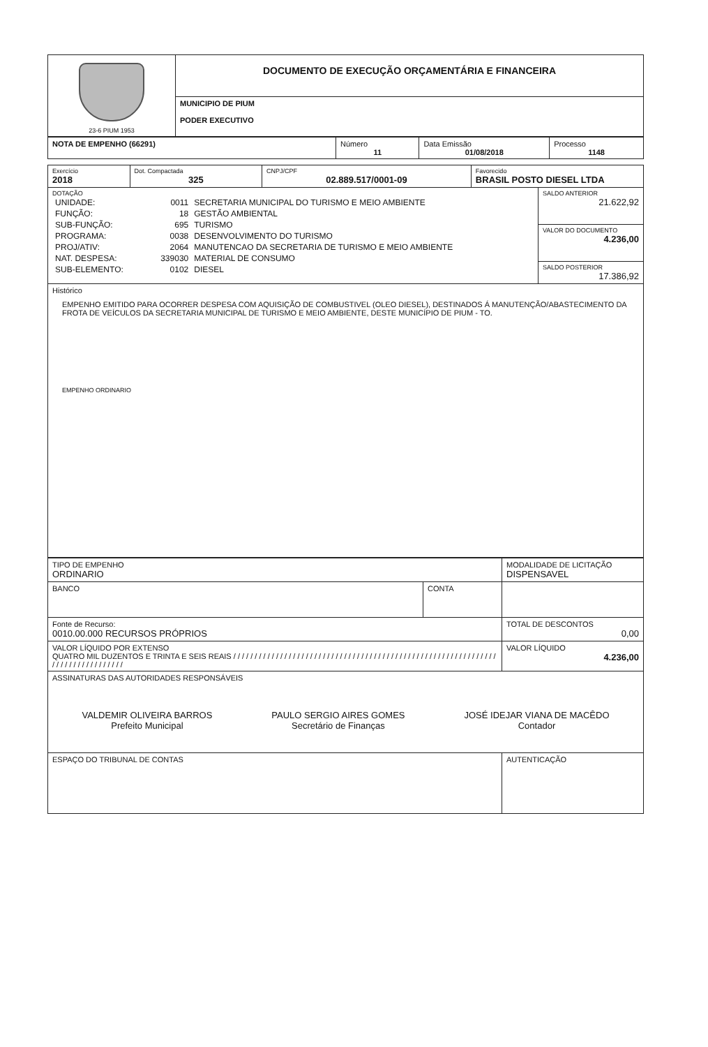| 23-6 PIUM 1953 | DOCUMENTO DE EXECUÇÃO ORÇAMENTÁRIA E FINANCEIRA |
| | MUNICIPIO DE PIUM PODER EXECUTIVO |
| NOTA DE EMPENHO (66291) | Número 11 | Data Emissão 01/08/2018 | Processo 1148 |
| Exercício 2018 | Dot. Compactada 325 | CNPJ/CPF 02.889.517/0001-09 | Favorecido BRASIL POSTO DIESEL LTDA | |
| DOTAÇÃO / UNIDADE: / 0011 / SECRETARIA MUNICIPAL DO TURISMO E MEIO AMBIENTE / / FUNÇÃO: / 18 / GESTÃO AMBIENTAL / / SUB-FUNÇÃO: / 695 / TURISMO / / PROGRAMA: / 0038 / DESENVOLVIMENTO DO TURISMO / / PROJ/ATIV: / 2064 / MANUTENCAO DA SECRETARIA DE TURISMO E MEIO AMBIENTE / / NAT. DESPESA: / 339030 / MATERIAL DE CONSUMO / / SUB-ELEMENTO: / 0102 / DIESEL / | | | | SALDO ANTERIOR 21.622,92 VALOR DO DOCUMENTO 4.236,00 SALDO POSTERIOR 17.386,92 |
| Histórico EMPENHO EMITIDO PARA OCORRER DESPESA COM AQUISIÇÃO DE COMBUSTIVEL (OLEO DIESEL), DESTINADOS Á MANUTENÇÃO/ABASTECIMENTO DA FROTA DE VEÍCULOS DA SECRETARIA MUNICIPAL DE TURISMO E MEIO AMBIENTE, DESTE MUNICÍPIO DE PIUM - TO. EMPENHO ORDINARIO | | | | |
| TIPO DE EMPENHO ORDINARIO | | MODALIDADE DE LICITAÇÃO DISPENSAVEL |
| BANCO | CONTA | |
| Fonte de Recurso: 0010.00.000 RECURSOS PRÓPRIOS | | TOTAL DE DESCONTOS 0,00 |
| VALOR LÍQUIDO POR EXTENSO QUATRO MIL DUZENTOS E TRINTA E SEIS REAIS / / / / / / / / / / / / / / / / / / / / / / / / / / / / / / / / / / / / / / / / / / / / / / / / / / / / / / / / / / / / / / / / / / / / / / / / / / / / / / / | | VALOR LÍQUIDO 4.236,00 |
| ASSINATURAS DAS AUTORIDADES RESPONSÁVEIS VALDEMIR OLIVEIRA BARROS Prefeito Municipal PAULO SERGIO AIRES GOMES Secretário de Finanças JOSÉ IDEJAR VIANA DE MACÊDO Contador | | |
| ESPAÇO DO TRIBUNAL DE CONTAS | | AUTENTICAÇÃO |